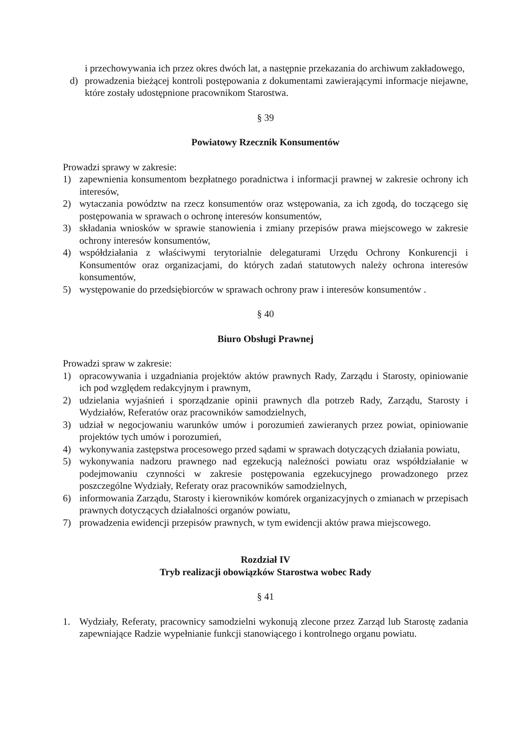i przechowywania ich przez okres dwóch lat, a następnie przekazania do archiwum zakładowego,
d) prowadzenia bieżącej kontroli postępowania z dokumentami zawierającymi informacje niejawne, które zostały udostępnione pracownikom Starostwa.
§ 39
Powiatowy Rzecznik Konsumentów
Prowadzi sprawy w zakresie:
1) zapewnienia konsumentom bezpłatnego poradnictwa i informacji prawnej w zakresie ochrony ich interesów,
2) wytaczania powództw na rzecz konsumentów oraz wstępowania, za ich zgodą, do toczącego się postępowania w sprawach o ochronę interesów konsumentów,
3) składania wniosków w sprawie stanowienia i zmiany przepisów prawa miejscowego w zakresie ochrony interesów konsumentów,
4) współdziałania z właściwymi terytorialnie delegaturami Urzędu Ochrony Konkurencji i Konsumentów oraz organizacjami, do których zadań statutowych należy ochrona interesów konsumentów,
5) występowanie do przedsiębiorców w sprawach ochrony praw i interesów konsumentów .
§ 40
Biuro Obsługi Prawnej
Prowadzi spraw w zakresie:
1) opracowywania i uzgadniania projektów aktów prawnych Rady, Zarządu i Starosty, opiniowanie ich pod względem redakcyjnym i prawnym,
2) udzielania wyjaśnień i sporządzanie opinii prawnych dla potrzeb Rady, Zarządu, Starosty i Wydziałów, Referatów oraz pracowników samodzielnych,
3) udział w negocjowaniu warunków umów i porozumień zawieranych przez powiat, opiniowanie projektów tych umów i porozumień,
4) wykonywania zastępstwa procesowego przed sądami w sprawach dotyczących działania powiatu,
5) wykonywania nadzoru prawnego nad egzekucją należności powiatu oraz współdziałanie w podejmowaniu czynności w zakresie postępowania egzekucyjnego prowadzonego przez poszczególne Wydziały, Referaty oraz pracowników samodzielnych,
6) informowania Zarządu, Starosty i kierowników komórek organizacyjnych o zmianach w przepisach prawnych dotyczących działalności organów powiatu,
7) prowadzenia ewidencji przepisów prawnych, w tym ewidencji aktów prawa miejscowego.
Rozdział IV
Tryb realizacji obowiązków Starostwa wobec Rady
§ 41
1. Wydziały, Referaty, pracownicy samodzielni wykonują zlecone przez Zarząd lub Starostę zadania zapewniające Radzie wypełnianie funkcji stanowiącego i kontrolnego organu powiatu.